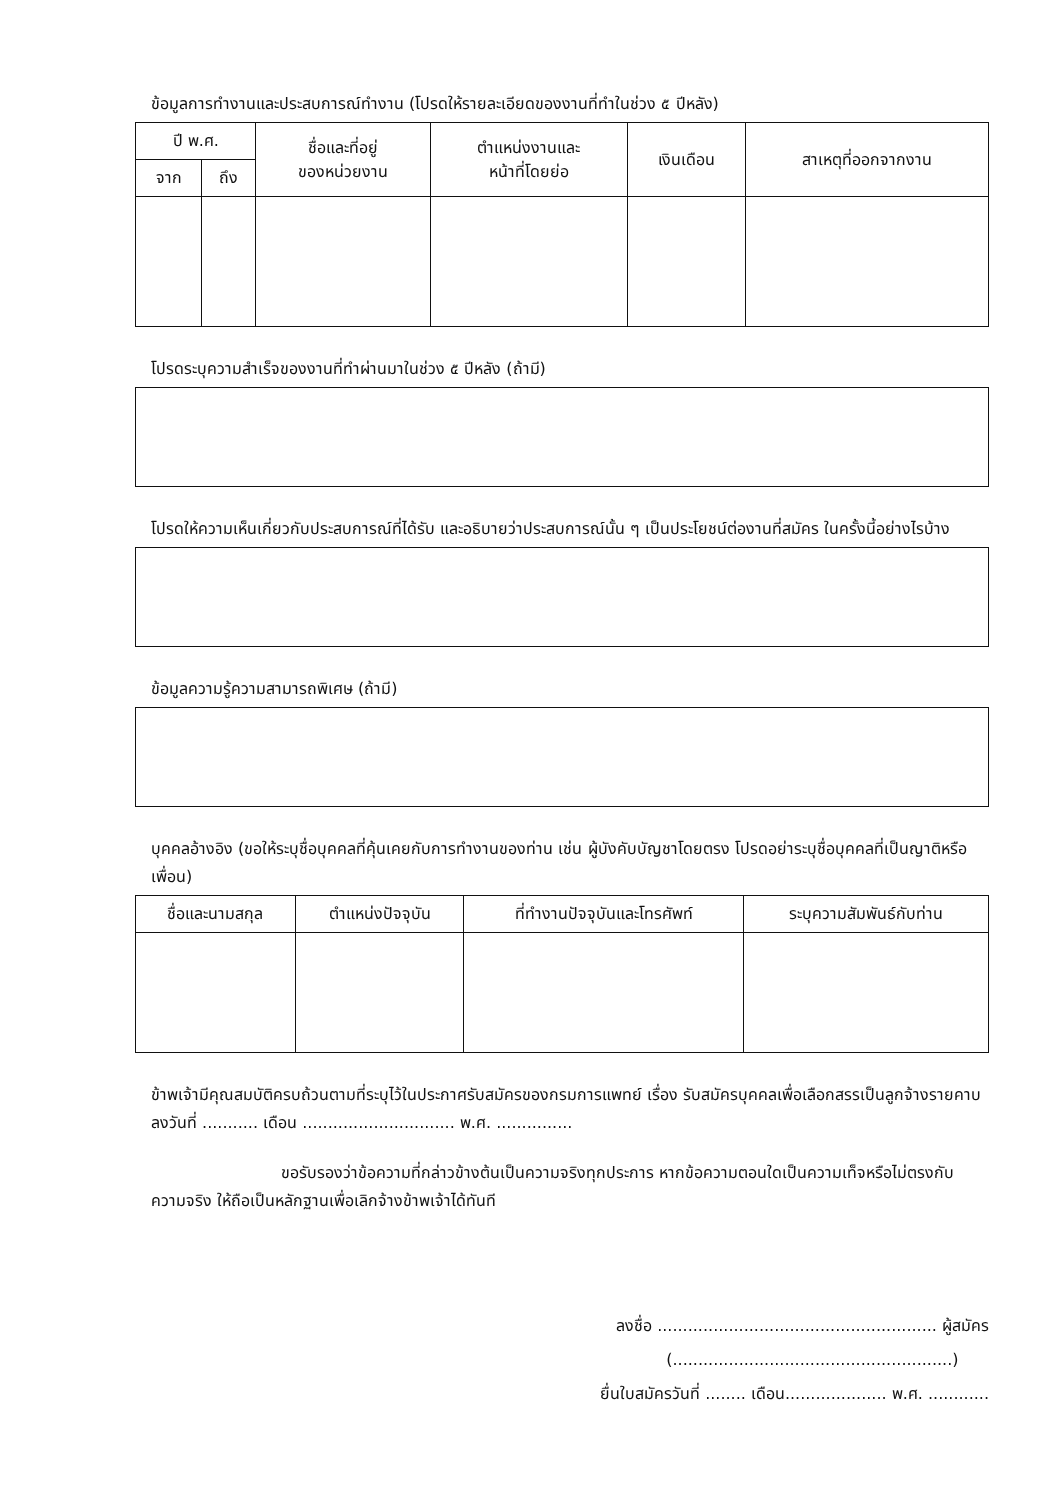ข้อมูลการทำงานและประสบการณ์ทำงาน (โปรดให้รายละเอียดของงานที่ทำในช่วง ๕ ปีหลัง)
| ปี พ.ศ. | | ชื่อและที่อยู่ ของหน่วยงาน | ตำแหน่งงานและ หน้าที่โดยย่อ | เงินเดือน | สาเหตุที่ออกจากงาน |
| --- | --- | --- | --- | --- | --- |
| จาก | ถึง | | | | |
โปรดระบุความสำเร็จของงานที่ทำผ่านมาในช่วง ๕ ปีหลัง (ถ้ามี)
โปรดให้ความเห็นเกี่ยวกับประสบการณ์ที่ได้รับ และอธิบายว่าประสบการณ์นั้น ๆ เป็นประโยชน์ต่องานที่สมัคร ในครั้งนี้อย่างไรบ้าง
ข้อมูลความรู้ความสามารถพิเศษ (ถ้ามี)
บุคคลอ้างอิง (ขอให้ระบุชื่อบุคคลที่คุ้นเคยกับการทำงานของท่าน เช่น ผู้บังคับบัญชาโดยตรง โปรดอย่าระบุชื่อบุคคลที่เป็นญาติหรือเพื่อน)
| ชื่อและนามสกุล | ตำแหน่งปัจจุบัน | ที่ทำงานปัจจุบันและโทรศัพท์ | ระบุความสัมพันธ์กับท่าน |
| --- | --- | --- | --- |
ข้าพเจ้ามีคุณสมบัติครบถ้วนตามที่ระบุไว้ในประกาศรับสมัครของกรมการแพทย์ เรื่อง รับสมัครบุคคลเพื่อเลือกสรรเป็นลูกจ้างรายคาบ ลงวันที่ ........... เดือน .............................. พ.ศ. ...............
ขอรับรองว่าข้อความที่กล่าวข้างต้นเป็นความจริงทุกประการ หากข้อความตอนใดเป็นความเท็จหรือไม่ตรงกับความจริง ให้ถือเป็นหลักฐานเพื่อเลิกจ้างข้าพเจ้าได้ทันที
ลงชื่อ ....................................................... ผู้สมัคร
(.......................................................)
ยื่นใบสมัครวันที่ ........ เดือน.................... พ.ศ. ............